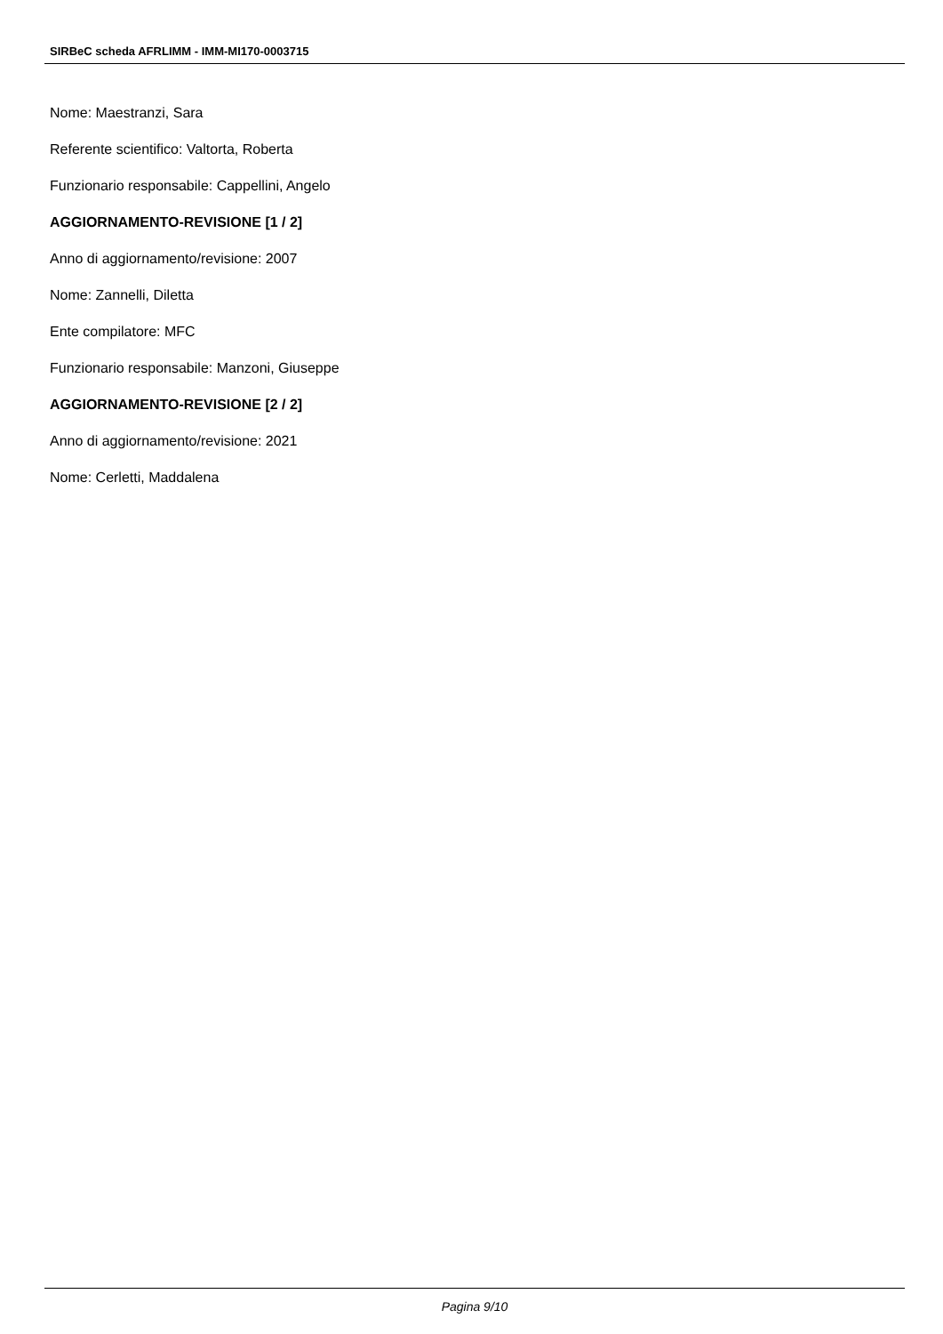SIRBeC scheda AFRLIMM - IMM-MI170-0003715
Nome: Maestranzi, Sara
Referente scientifico: Valtorta, Roberta
Funzionario responsabile: Cappellini, Angelo
AGGIORNAMENTO-REVISIONE [1 / 2]
Anno di aggiornamento/revisione: 2007
Nome: Zannelli, Diletta
Ente compilatore: MFC
Funzionario responsabile: Manzoni, Giuseppe
AGGIORNAMENTO-REVISIONE [2 / 2]
Anno di aggiornamento/revisione: 2021
Nome: Cerletti, Maddalena
Pagina 9/10